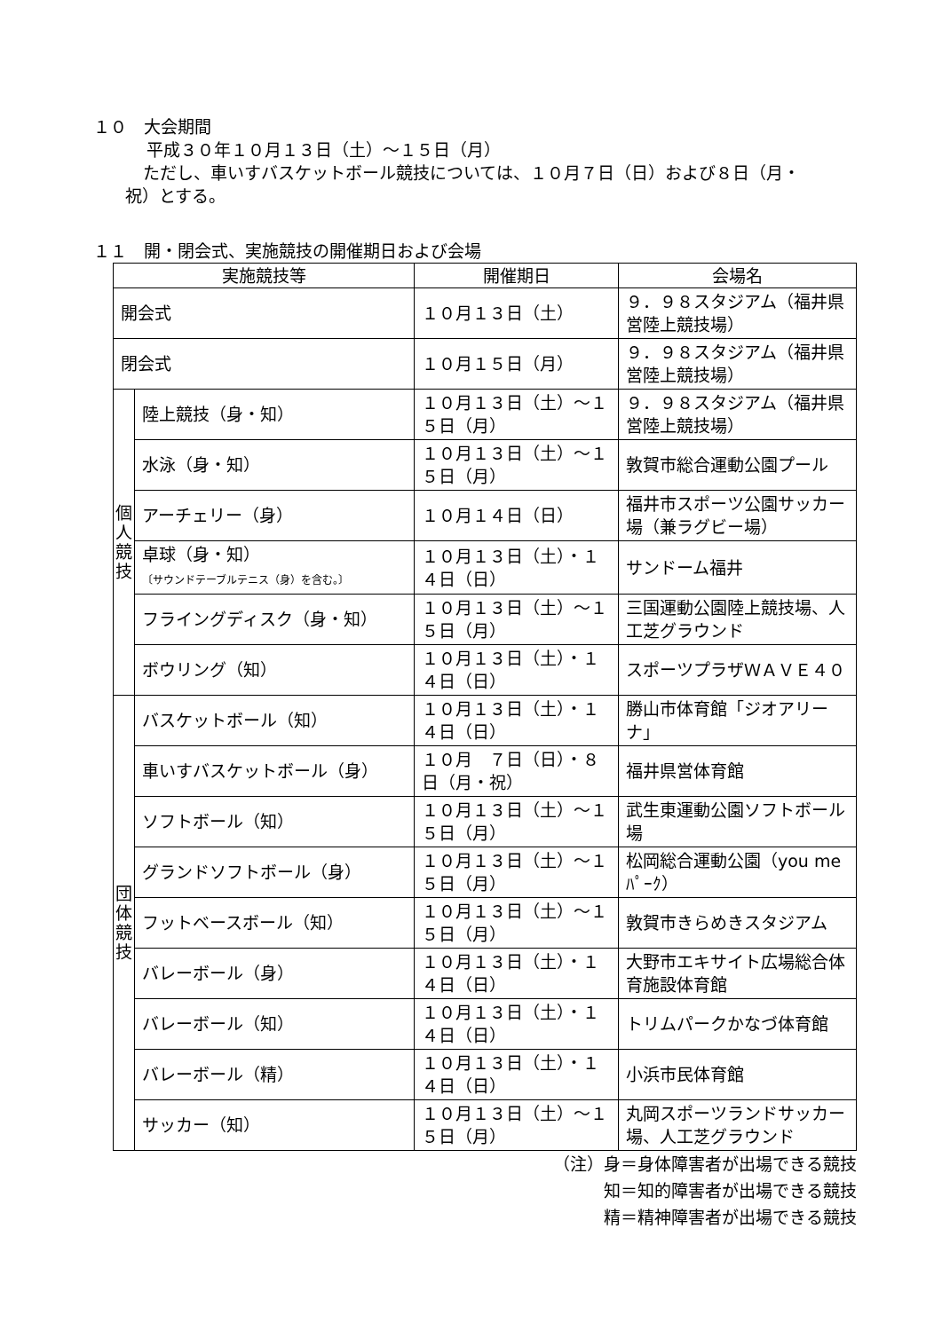１０　大会期間
平成３０年１０月１３日（土）～１５日（月）
ただし、車いすバスケットボール競技については、１０月７日（日）および８日（月・
祝）とする。
１１　開・閉会式、実施競技の開催期日および会場
| 実施競技等 | | 開催期日 | 会場名 |
| --- | --- | --- | --- |
| 開会式 | | １０月１３日（土） | ９．９８スタジアム（福井県営陸上競技場） |
| 閉会式 | | １０月１５日（月） | ９．９８スタジアム（福井県営陸上競技場） |
| 個 人 競 技 | 陸上競技（身・知） | １０月１３日（土）～１５日（月） | ９．９８スタジアム（福井県営陸上競技場） |
| | 水泳（身・知） | １０月１３日（土）～１５日（月） | 敦賀市総合運動公園プール |
| | アーチェリー（身） | １０月１４日（日） | 福井市スポーツ公園サッカー場（兼ラグビー場） |
| | 卓球（身・知） 〔サウンドテーブルテニス（身）を含む。〕 | １０月１３日（土）・１４日（日） | サンドーム福井 |
| | フライングディスク（身・知） | １０月１３日（土）～１５日（月） | 三国運動公園陸上競技場、人工芝グラウンド |
| | ボウリング（知） | １０月１３日（土）・１４日（日） | スポーツプラザＷＡＶＥ４０ |
| 団 体 競 技 | バスケットボール（知） | １０月１３日（土）・１４日（日） | 勝山市体育館「ジオアリーナ」 |
| | 車いすバスケットボール（身） | １０月 ７日（日）・８日（月・祝） | 福井県営体育館 |
| | ソフトボール（知） | １０月１３日（土）～１５日（月） | 武生東運動公園ソフトボール場 |
| | グランドソフトボール（身） | １０月１３日（土）～１５日（月） | 松岡総合運動公園（you me ﾊﾟｰｸ） |
| | フットベースボール（知） | １０月１３日（土）～１５日（月） | 敦賀市きらめきスタジアム |
| | バレーボール（身） | １０月１３日（土）・１４日（日） | 大野市エキサイト広場総合体育施設体育館 |
| | バレーボール（知） | １０月１３日（土）・１４日（日） | トリムパークかなづ体育館 |
| | バレーボール（精） | １０月１３日（土）・１４日（日） | 小浜市民体育館 |
| | サッカー（知） | １０月１３日（土）～１５日（月） | 丸岡スポーツランドサッカー場、人工芝グラウンド |
（注）身＝身体障害者が出場できる競技
知＝知的障害者が出場できる競技
精＝精神障害者が出場できる競技